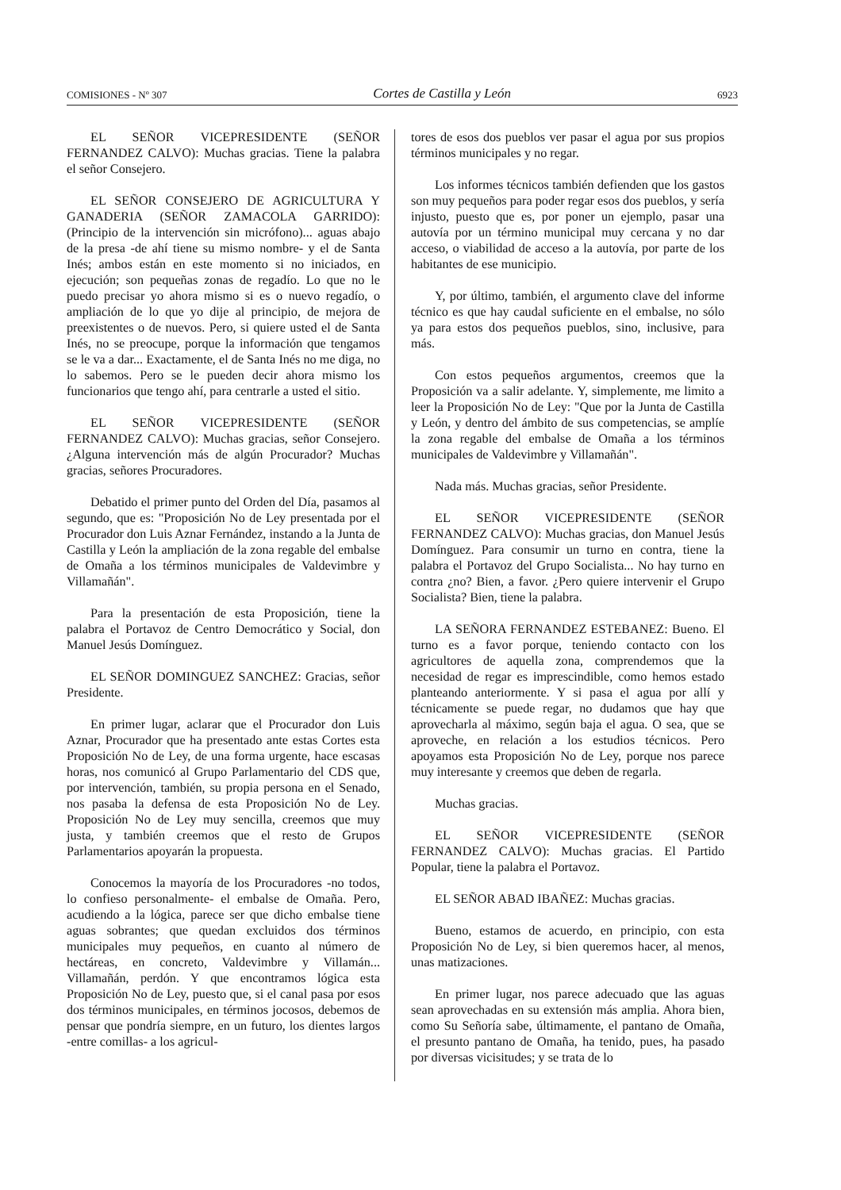COMISIONES - Nº 307 Cortes de Castilla y León 6923
EL SEÑOR VICEPRESIDENTE (SEÑOR FERNANDEZ CALVO): Muchas gracias. Tiene la palabra el señor Consejero.
EL SEÑOR CONSEJERO DE AGRICULTURA Y GANADERIA (SEÑOR ZAMACOLA GARRIDO): (Principio de la intervención sin micrófono)... aguas abajo de la presa -de ahí tiene su mismo nombre- y el de Santa Inés; ambos están en este momento si no iniciados, en ejecución; son pequeñas zonas de regadío. Lo que no le puedo precisar yo ahora mismo si es o nuevo regadío, o ampliación de lo que yo dije al principio, de mejora de preexistentes o de nuevos. Pero, si quiere usted el de Santa Inés, no se preocupe, porque la información que tengamos se le va a dar... Exactamente, el de Santa Inés no me diga, no lo sabemos. Pero se le pueden decir ahora mismo los funcionarios que tengo ahí, para centrarle a usted el sitio.
EL SEÑOR VICEPRESIDENTE (SEÑOR FERNANDEZ CALVO): Muchas gracias, señor Consejero. ¿Alguna intervención más de algún Procurador? Muchas gracias, señores Procuradores.
Debatido el primer punto del Orden del Día, pasamos al segundo, que es: "Proposición No de Ley presentada por el Procurador don Luis Aznar Fernández, instando a la Junta de Castilla y León la ampliación de la zona regable del embalse de Omaña a los términos municipales de Valdevimbre y Villamañán".
Para la presentación de esta Proposición, tiene la palabra el Portavoz de Centro Democrático y Social, don Manuel Jesús Domínguez.
EL SEÑOR DOMINGUEZ SANCHEZ: Gracias, señor Presidente.
En primer lugar, aclarar que el Procurador don Luis Aznar, Procurador que ha presentado ante estas Cortes esta Proposición No de Ley, de una forma urgente, hace escasas horas, nos comunicó al Grupo Parlamentario del CDS que, por intervención, también, su propia persona en el Senado, nos pasaba la defensa de esta Proposición No de Ley. Proposición No de Ley muy sencilla, creemos que muy justa, y también creemos que el resto de Grupos Parlamentarios apoyarán la propuesta.
Conocemos la mayoría de los Procuradores -no todos, lo confieso personalmente- el embalse de Omaña. Pero, acudiendo a la lógica, parece ser que dicho embalse tiene aguas sobrantes; que quedan excluidos dos términos municipales muy pequeños, en cuanto al número de hectáreas, en concreto, Valdevimbre y Villamán... Villamañán, perdón. Y que encontramos lógica esta Proposición No de Ley, puesto que, si el canal pasa por esos dos términos municipales, en términos jocosos, debemos de pensar que pondría siempre, en un futuro, los dientes largos -entre comillas- a los agricul-
tores de esos dos pueblos ver pasar el agua por sus propios términos municipales y no regar.
Los informes técnicos también defienden que los gastos son muy pequeños para poder regar esos dos pueblos, y sería injusto, puesto que es, por poner un ejemplo, pasar una autovía por un término municipal muy cercana y no dar acceso, o viabilidad de acceso a la autovía, por parte de los habitantes de ese municipio.
Y, por último, también, el argumento clave del informe técnico es que hay caudal suficiente en el embalse, no sólo ya para estos dos pequeños pueblos, sino, inclusive, para más.
Con estos pequeños argumentos, creemos que la Proposición va a salir adelante. Y, simplemente, me limito a leer la Proposición No de Ley: "Que por la Junta de Castilla y León, y dentro del ámbito de sus competencias, se amplíe la zona regable del embalse de Omaña a los términos municipales de Valdevimbre y Villamañán".
Nada más. Muchas gracias, señor Presidente.
EL SEÑOR VICEPRESIDENTE (SEÑOR FERNANDEZ CALVO): Muchas gracias, don Manuel Jesús Domínguez. Para consumir un turno en contra, tiene la palabra el Portavoz del Grupo Socialista... No hay turno en contra ¿no? Bien, a favor. ¿Pero quiere intervenir el Grupo Socialista? Bien, tiene la palabra.
LA SEÑORA FERNANDEZ ESTEBANEZ: Bueno. El turno es a favor porque, teniendo contacto con los agricultores de aquella zona, comprendemos que la necesidad de regar es imprescindible, como hemos estado planteando anteriormente. Y si pasa el agua por allí y técnicamente se puede regar, no dudamos que hay que aprovecharla al máximo, según baja el agua. O sea, que se aproveche, en relación a los estudios técnicos. Pero apoyamos esta Proposición No de Ley, porque nos parece muy interesante y creemos que deben de regarla.
Muchas gracias.
EL SEÑOR VICEPRESIDENTE (SEÑOR FERNANDEZ CALVO): Muchas gracias. El Partido Popular, tiene la palabra el Portavoz.
EL SEÑOR ABAD IBAÑEZ: Muchas gracias.
Bueno, estamos de acuerdo, en principio, con esta Proposición No de Ley, si bien queremos hacer, al menos, unas matizaciones.
En primer lugar, nos parece adecuado que las aguas sean aprovechadas en su extensión más amplia. Ahora bien, como Su Señoría sabe, últimamente, el pantano de Omaña, el presunto pantano de Omaña, ha tenido, pues, ha pasado por diversas vicisitudes; y se trata de lo